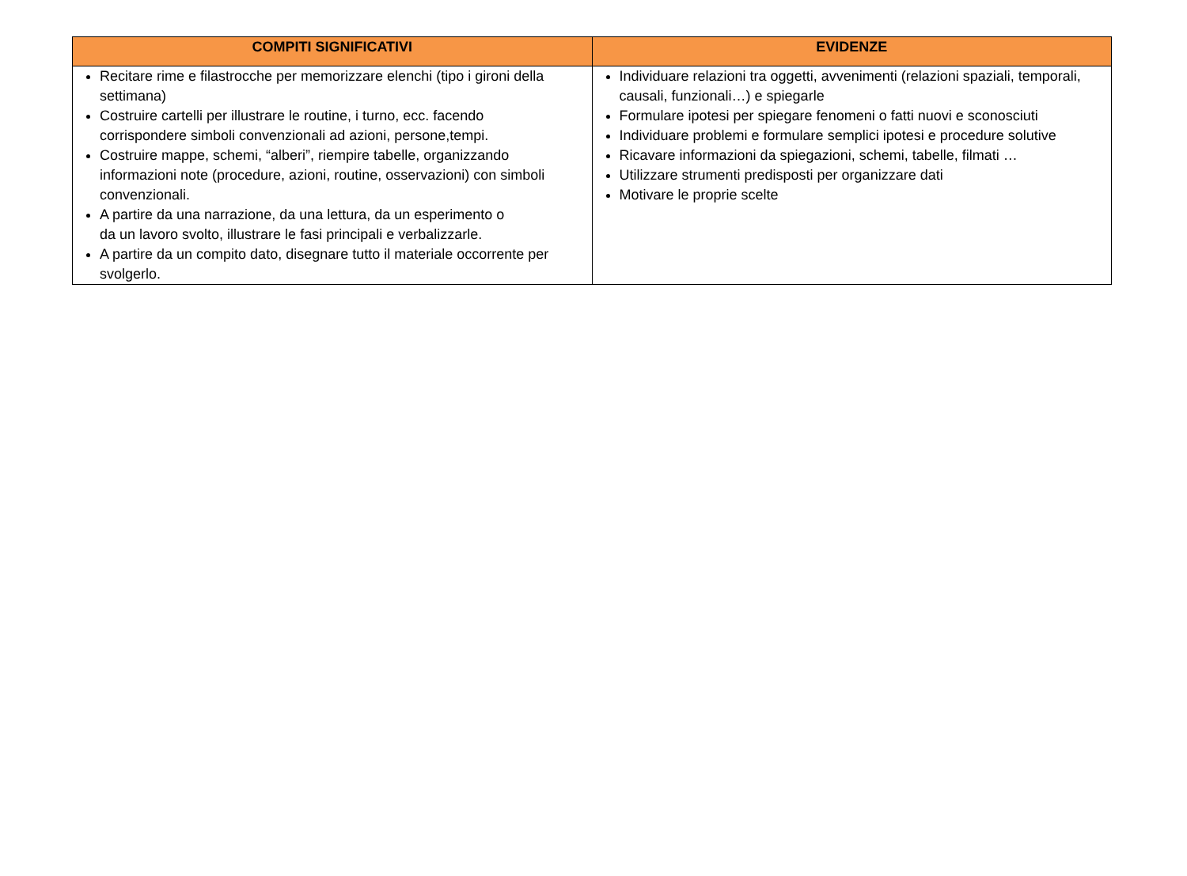| COMPITI SIGNIFICATIVI | EVIDENZE |
| --- | --- |
| Recitare rime e filastrocche per memorizzare elenchi (tipo i gironi della settimana) Costruire cartelli per illustrare le routine, i turno, ecc. facendo corrispondere simboli convenzionali ad azioni, persone,tempi. Costruire mappe, schemi, “alberi”, riempire tabelle, organizzando informazioni note (procedure, azioni, routine, osservazioni) con simboli convenzionali. A partire da una narrazione, da una lettura, da un esperimento o da un lavoro svolto, illustrare le fasi principali e verbalizzarle. A partire da un compito dato, disegnare tutto il materiale occorrente per svolgerlo. | Individuare relazioni tra oggetti, avvenimenti (relazioni spaziali, temporali, causali, funzionali…) e spiegarle Formulare ipotesi per spiegare fenomeni o fatti nuovi e sconosciuti Individuare problemi e formulare semplici ipotesi e procedure solutive Ricavare informazioni da spiegazioni, schemi, tabelle, filmati … Utilizzare strumenti predisposti per organizzare dati Motivare le proprie scelte |